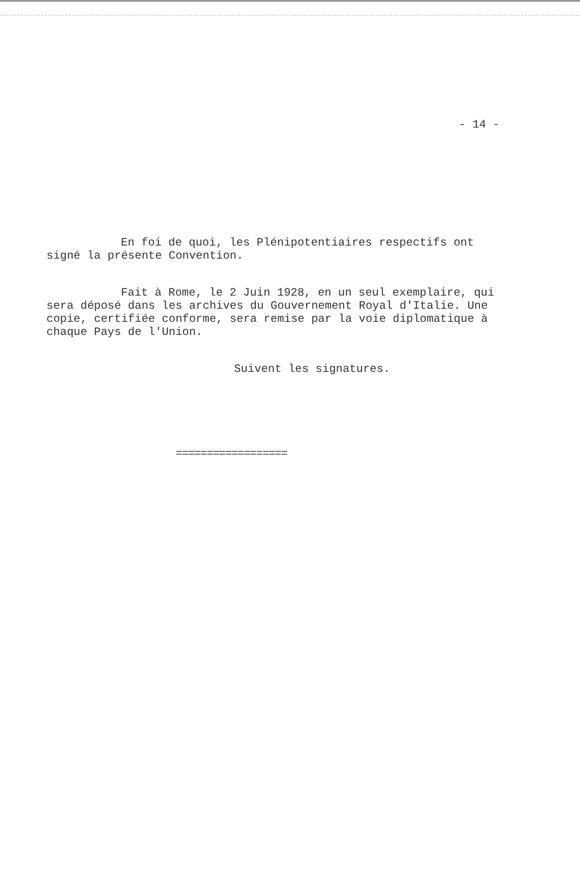- 14 -
En foi de quoi, les Plénipotentiaires respectifs ont signé la présente Convention.
Fait à Rome, le 2 Juin 1928, en un seul exemplaire, qui sera déposé dans les archives du Gouvernement Royal d'Italie. Une copie, certifiée conforme, sera remise par la voie diplomatique à chaque Pays de l'Union.
Suivent les signatures.
==================